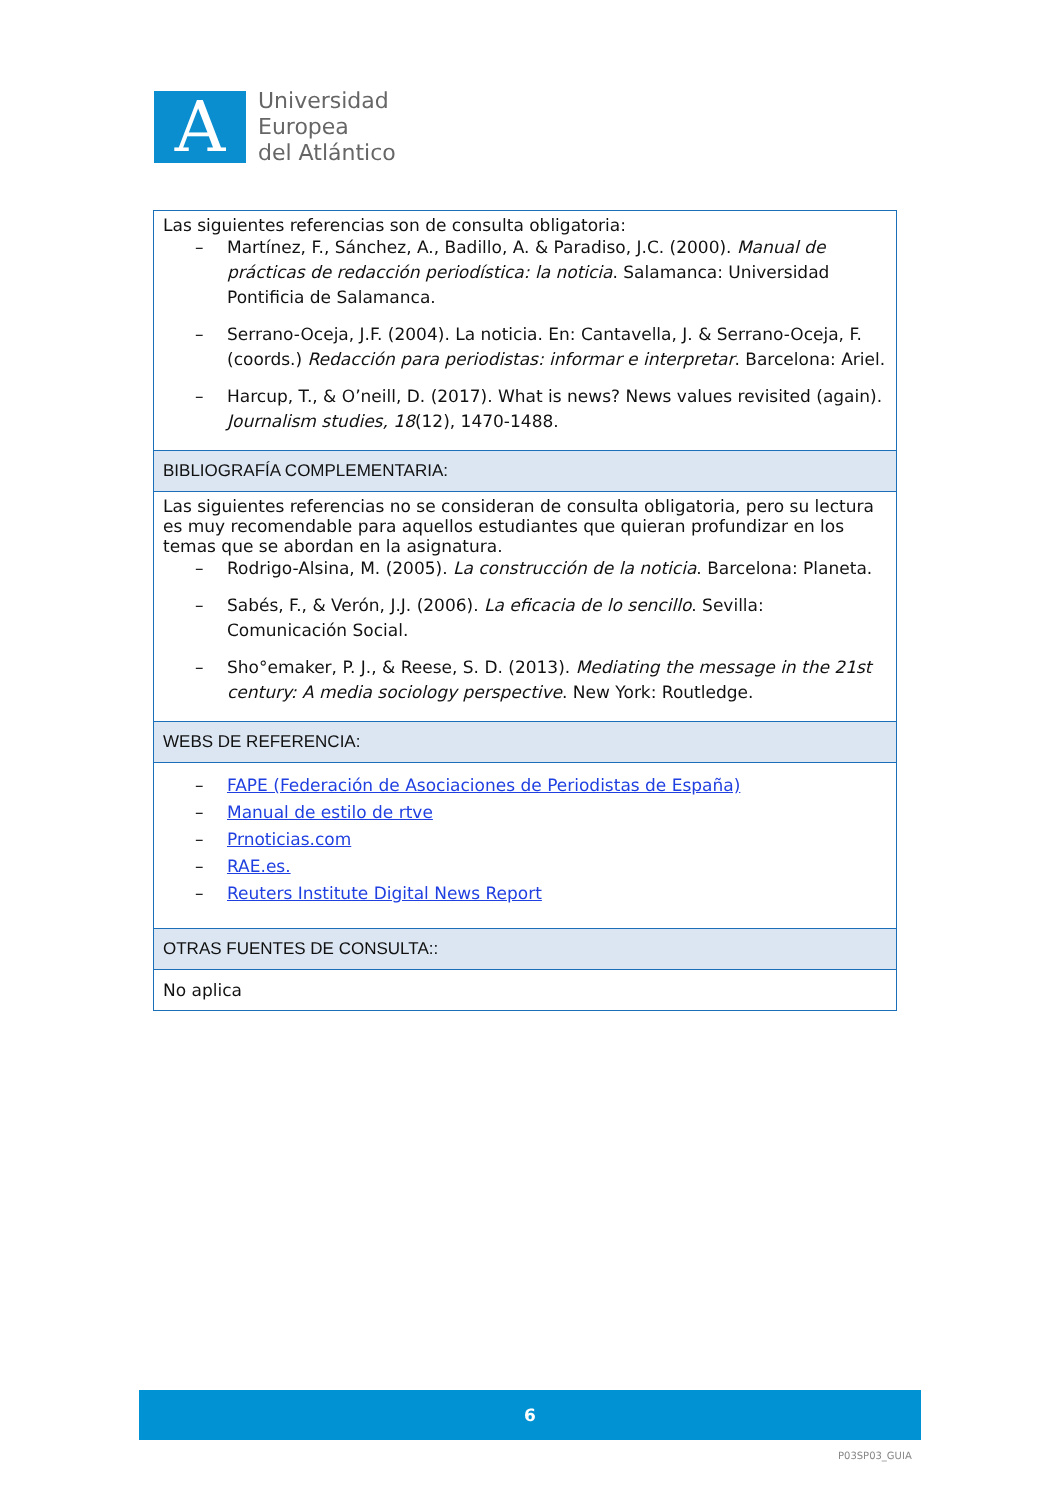A
Universidad
Europea
del Atlántico
| Las siguientes referencias son de consulta obligatoria: – Martínez, F., Sánchez, A., Badillo, A. & Paradiso, J.C. (2000). Manual de prácticas de redacción periodística: la noticia . Salamanca: Universidad Pontificia de Salamanca. – Serrano-Oceja, J.F. (2004). La noticia. En: Cantavella, J. & Serrano-Oceja, F. (coords.) Redacción para periodistas: informar e interpretar . Barcelona: Ariel. – Harcup, T., & O’neill, D. (2017). What is news? News values revisited (again). Journalism studies, 18 (12), 1470-1488. |
| BIBLIOGRAFÍA COMPLEMENTARIA: |
| Las siguientes referencias no se consideran de consulta obligatoria, pero su lectura es muy recomendable para aquellos estudiantes que quieran profundizar en los temas que se abordan en la asignatura. – Rodrigo-Alsina, M. (2005). La construcción de la noticia . Barcelona: Planeta. – Sabés, F., & Verón, J.J. (2006). La eficacia de lo sencillo . Sevilla: Comunicación Social. – Sho°emaker, P. J., & Reese, S. D. (2013). Mediating the message in the 21st century: A media sociology perspective . New York: Routledge. |
| WEBS DE REFERENCIA: |
| – FAPE (Federación de Asociaciones de Periodistas de España) – Manual de estilo de rtve – Prnoticias.com – RAE.es. – Reuters Institute Digital News Report |
| OTRAS FUENTES DE CONSULTA:: |
| No aplica |
6
P03SP03_GUIA